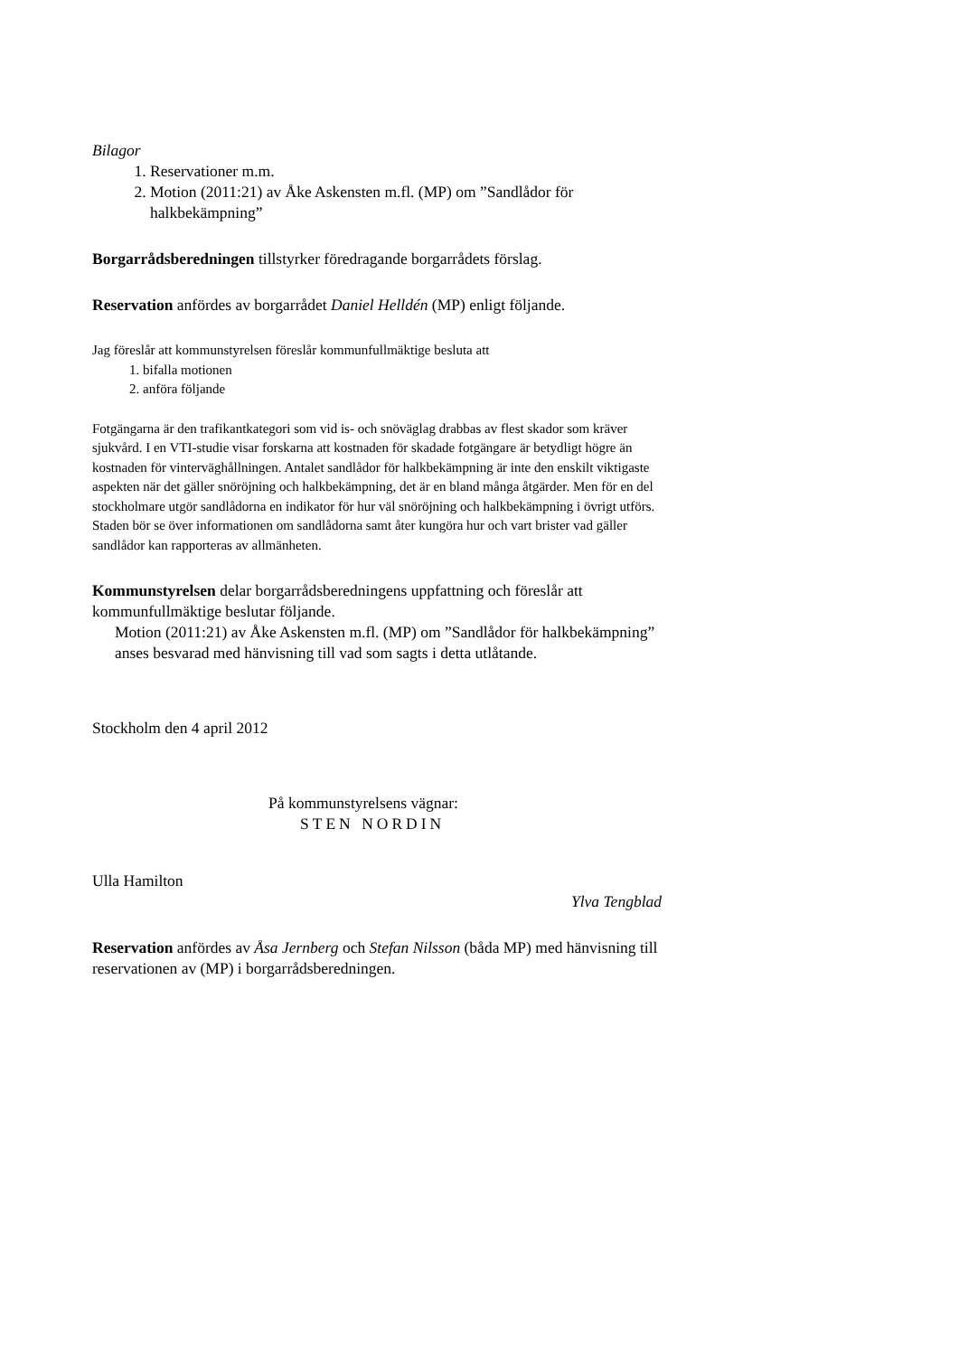Bilagor
1. Reservationer m.m.
2. Motion (2011:21) av Åke Askensten m.fl. (MP) om ”Sandlådor för halkbekämpning”
Borgarrådsberedningen tillstyrker föredragande borgarrådets förslag.
Reservation anfördes av borgarrådet Daniel Helldén (MP) enligt följande.
Jag föreslår att kommunstyrelsen föreslår kommunfullmäktige besluta att
1. bifalla motionen
2. anföra följande
Fotgängarna är den trafikantkategori som vid is- och snöväglag drabbas av flest skador som kräver sjukvård. I en VTI-studie visar forskarna att kostnaden för skadade fotgängare är betydligt högre än kostnaden för vinterväghållningen. Antalet sandlådor för halkbekämpning är inte den enskilt viktigaste aspekten när det gäller snöröjning och halkbekämpning, det är en bland många åtgärder. Men för en del stockholmare utgör sandlådorna en indikator för hur väl snöröjning och halkbekämpning i övrigt utförs. Staden bör se över informationen om sandlådorna samt åter kungöra hur och vart brister vad gäller sandlådor kan rapporteras av allmänheten.
Kommunstyrelsen delar borgarrådsberedningens uppfattning och föreslår att kommunfullmäktige beslutar följande.
Motion (2011:21) av Åke Askensten m.fl. (MP) om ”Sandlådor för halkbekämpning” anses besvarad med hänvisning till vad som sagts i detta utlåtande.
Stockholm den 4 april 2012
På kommunstyrelsens vägnar:
STEN NORDIN
Ulla Hamilton
Ylva Tengblad
Reservation anfördes av Åsa Jernberg och Stefan Nilsson (båda MP) med hänvisning till reservationen av (MP) i borgarrådsberedningen.